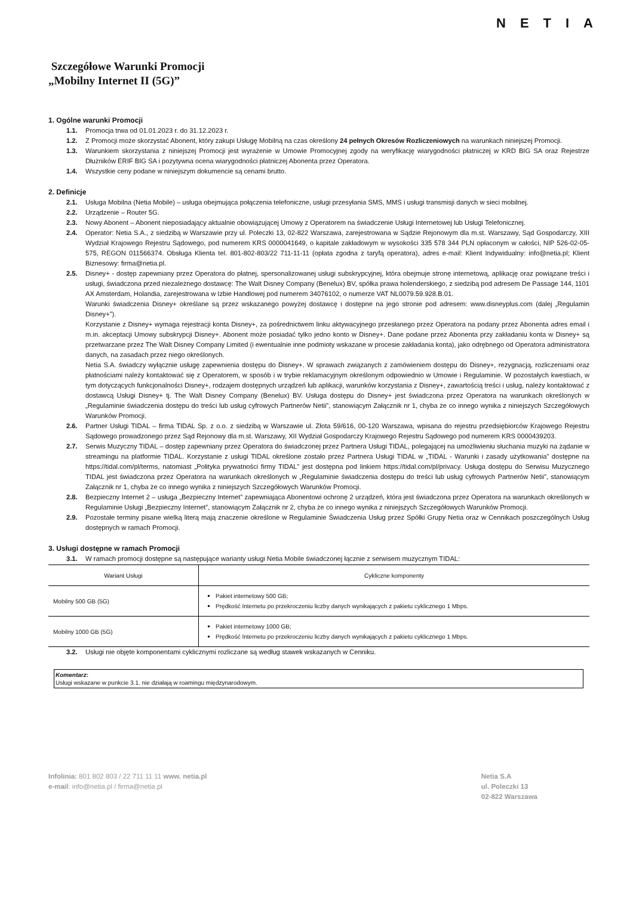NETIA
Szczegółowe Warunki Promocji
„Mobilny Internet II (5G)”
1. Ogólne warunki Promocji
1.1. Promocja trwa od 01.01.2023 r. do 31.12.2023 r.
1.2. Z Promocji może skorzystać Abonent, który zakupi Usługę Mobilną na czas określony 24 pełnych Okresów Rozliczeniowych na warunkach niniejszej Promocji.
1.3. Warunkiem skorzystania z niniejszej Promocji jest wyrażenie w Umowie Promocyjnej zgody na weryfikację wiarygodności płatniczej w KRD BIG SA oraz Rejestrze Dłużników ERIF BIG SA i pozytywna ocena wiarygodności płatniczej Abonenta przez Operatora.
1.4. Wszystkie ceny podane w niniejszym dokumencie są cenami brutto.
2. Definicje
2.1. Usługa Mobilna (Netia Mobile) – usługa obejmująca połączenia telefoniczne, usługi przesyłania SMS, MMS i usługi transmisji danych w sieci mobilnej.
2.2. Urządzenie – Router 5G.
2.3. Nowy Abonent – Abonent nieposiadający aktualnie obowiązującej Umowy z Operatorem na świadczenie Usługi Internetowej lub Usługi Telefonicznej.
2.4. Operator: Netia S.A., z siedzibą w Warszawie przy ul. Poleczki 13, 02-822 Warszawa, zarejestrowana w Sądzie Rejonowym dla m.st. Warszawy, Sąd Gospodarczy, XIII Wydział Krajowego Rejestru Sądowego, pod numerem KRS 0000041649, o kapitale zakładowym w wysokości 335 578 344 PLN opłaconym w całości, NIP 526-02-05-575, REGON 011566374. Obsługa Klienta tel. 801-802-803/22 711-11-11 (opłata zgodna z taryfą operatora), adres e-mail: Klient Indywidualny: info@netia.pl; Klient Biznesowy: firma@netia.pl.
2.5. Disney+ - dostęp zapewniany przez Operatora do płatnej, spersonalizowanej usługi subskrypcyjnej, która obejmuje stronę internetową, aplikację oraz powiązane treści i usługi, świadczona przed niezależnego dostawcę: The Walt Disney Company (Benelux) BV, spółka prawa holenderskiego, z siedzibą pod adresem De Passage 144, 1101 AX Amsterdam, Holandia, zarejestrowana w Izbie Handlowej pod numerem 34076102, o numerze VAT NL0079.59.928.B.01.
Warunki świadczenia Disney+ określane są przez wskazanego powyżej dostawcę i dostępne na jego stronie pod adresem: www.disneyplus.com (dalej „Regulamin Disney+”).
Korzystanie z Disney+ wymaga rejestracji konta Disney+, za pośrednictwem linku aktywacyjnego przesłanego przez Operatora na podany przez Abonenta adres email i m.in. akceptacji Umowy subskrypcji Disney+. Abonent może posiadać tylko jedno konto w Disney+. Dane podane przez Abonenta przy zakładaniu konta w Disney+ są przetwarzane przez The Walt Disney Company Limited (i ewentualnie inne podmioty wskazane w procesie zakładania konta), jako odrębnego od Operatora administratora danych, na zasadach przez niego określonych.
Netia S.A. świadczy wyłącznie usługę zapewnienia dostępu do Disney+. W sprawach związanych z zamówieniem dostępu do Disney+, rezygnacją, rozliczeniami oraz płatnościami należy kontaktować się z Operatorem, w sposób i w trybie reklamacyjnym określonym odpowiednio w Umowie i Regulaminie. W pozostałych kwestiach, w tym dotyczących funkcjonalności Disney+, rodzajem dostępnych urządzeń lub aplikacji, warunków korzystania z Disney+, zawartością treści i usług, należy kontaktować z dostawcą Usługi Disney+ tj. The Walt Disney Company (Benelux) BV. Usługa dostępu do Disney+ jest świadczona przez Operatora na warunkach określonych w „Regulaminie świadczenia dostępu do treści lub usług cyfrowych Partnerów Netii”, stanowiącym Załącznik nr 1, chyba że co innego wynika z niniejszych Szczegółowych Warunków Promocji.
2.6. Partner Usługi TIDAL – firma TIDAL Sp. z o.o. z siedzibą w Warszawie ul. Złota 59/616, 00-120 Warszawa, wpisana do rejestru przedsiębiorców Krajowego Rejestru Sądowego prowadzonego przez Sąd Rejonowy dla m.st. Warszawy, XII Wydział Gospodarczy Krajowego Rejestru Sądowego pod numerem KRS 0000439203.
2.7. Serwis Muzyczny TIDAL – dostęp zapewniany przez Operatora do świadczonej przez Partnera Usługi TIDAL, polegającej na umożliwieniu słuchania muzyki na żądanie w streamingu na platformie TIDAL. Korzystanie z usługi TIDAL określone zostało przez Partnera Usługi TIDAL w „TIDAL - Warunki i zasady użytkowania” dostępne na https://tidal.com/pl/terms, natomiast „Polityka prywatności firmy TIDAL” jest dostępna pod linkiem https://tidal.com/pl/privacy. Usługa dostępu do Serwisu Muzycznego TIDAL jest świadczona przez Operatora na warunkach określonych w „Regulaminie świadczenia dostępu do treści lub usług cyfrowych Partnerów Netii”, stanowiącym Załącznik nr 1, chyba że co innego wynika z niniejszych Szczegółowych Warunków Promocji.
2.8. Bezpieczny Internet 2 – usługa „Bezpieczny Internet” zapewniająca Abonentowi ochronę 2 urządzeń, która jest świadczona przez Operatora na warunkach określonych w Regulaminie Usługi „Bezpieczny Internet”, stanowiącym Załącznik nr 2, chyba że co innego wynika z niniejszych Szczegółowych Warunków Promocji.
2.9. Pozostałe terminy pisane wielką literą mają znaczenie określone w Regulaminie Świadczenia Usług przez Spółki Grupy Netia oraz w Cennikach poszczególnych Usług dostępnych w ramach Promocji.
3. Usługi dostępne w ramach Promocji
3.1. W ramach promocji dostępne są następujące warianty usługi Netia Mobile świadczonej łącznie z serwisem muzycznym TIDAL:
| Wariant Usługi | Cykliczne komponenty |
| --- | --- |
| Mobilny 500 GB (5G) | Pakiet internetowy 500 GB; Prędkość Internetu po przekroczeniu liczby danych wynikających z pakietu cyklicznego 1 Mbps. |
| Mobilny 1000 GB (5G) | Pakiet internetowy 1000 GB; Prędkość Internetu po przekroczeniu liczby danych wynikających z pakietu cyklicznego 1 Mbps. |
3.2. Usługi nie objęte komponentami cyklicznymi rozliczane są według stawek wskazanych w Cenniku.
Komentarz:
Usługi wskazane w punkcie 3.1. nie działają w roamingu międzynarodowym.
Infolinia: 801 802 803 / 22 711 11 11 www. netia.pl
e-mail: info@netia.pl / firma@netia.pl
Netia S.A
ul. Poleczki 13
02-822 Warszawa